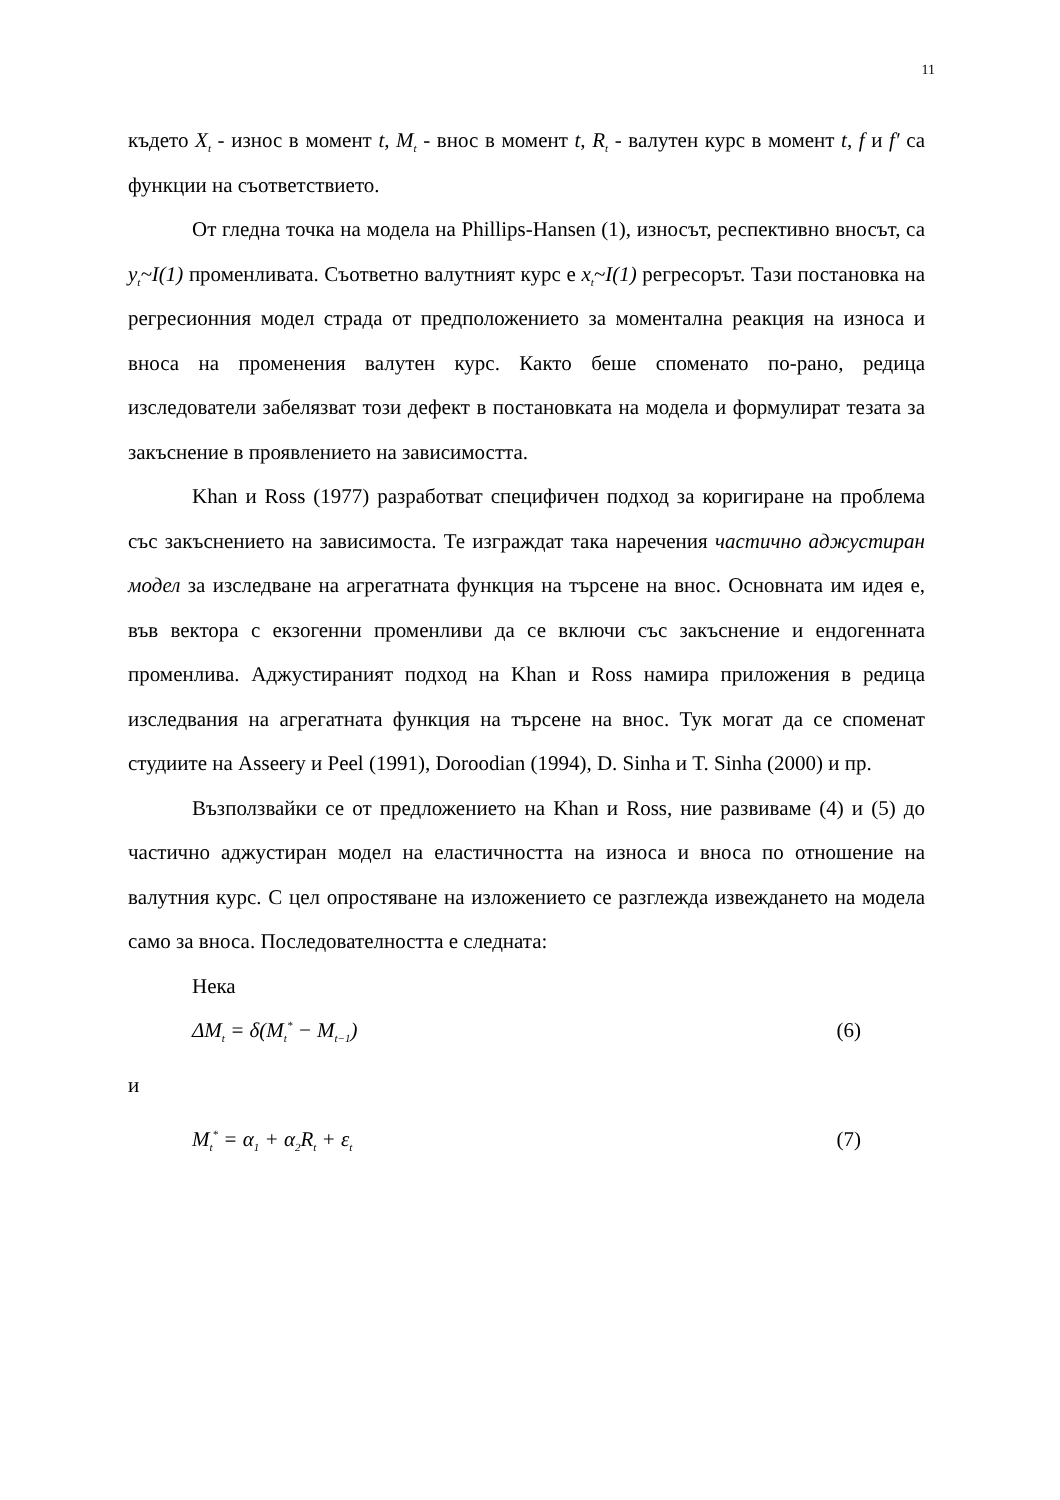11
където X<sub>t</sub> - износ в момент t, M<sub>t</sub> - внос в момент t, R<sub>t</sub> - валутен курс в момент t, f и f′ са функции на съответствието.
От гледна точка на модела на Phillips-Hansen (1), износът, респективно вносът, са y<sub>t</sub>~I(1) променливата. Съответно валутният курс е x<sub>t</sub>~I(1) регресорът. Тази постановка на регресионния модел страда от предположението за моментална реакция на износа и вноса на променения валутен курс. Както беше споменато по-рано, редица изследователи забелязват този дефект в постановката на модела и формулират тезата за закъснение в проявлението на зависимостта.
Khan и Ross (1977) разработват специфичен подход за коригиране на проблема със закъснението на зависимоста. Те изграждат така наречения частично аджустиран модел за изследване на агрегатната функция на търсене на внос. Основната им идея е, във вектора с екзогенни променливи да се включи със закъснение и ендогенната променлива. Аджустираният подход на Khan и Ross намира приложения в редица изследвания на агрегатната функция на търсене на внос. Тук могат да се споменат студиите на Asseery и Peel (1991), Doroodian (1994), D. Sinha и T. Sinha (2000) и пр.
Възползвайки се от предложението на Khan и Ross, ние развиваме (4) и (5) до частично аджустиран модел на еластичността на износа и вноса по отношение на валутния курс. С цел опростяване на изложението се разглежда извеждането на модела само за вноса. Последователността е следната:
Нека
ΔM<sub>t</sub> = δ(M<sub>t</sub><sup>*</sup> − M<sub>t−1</sub>) (6)
и
M<sub>t</sub><sup>*</sup> = α<sub>1</sub> + α<sub>2</sub>R<sub>t</sub> + ε<sub>t</sub> (7)